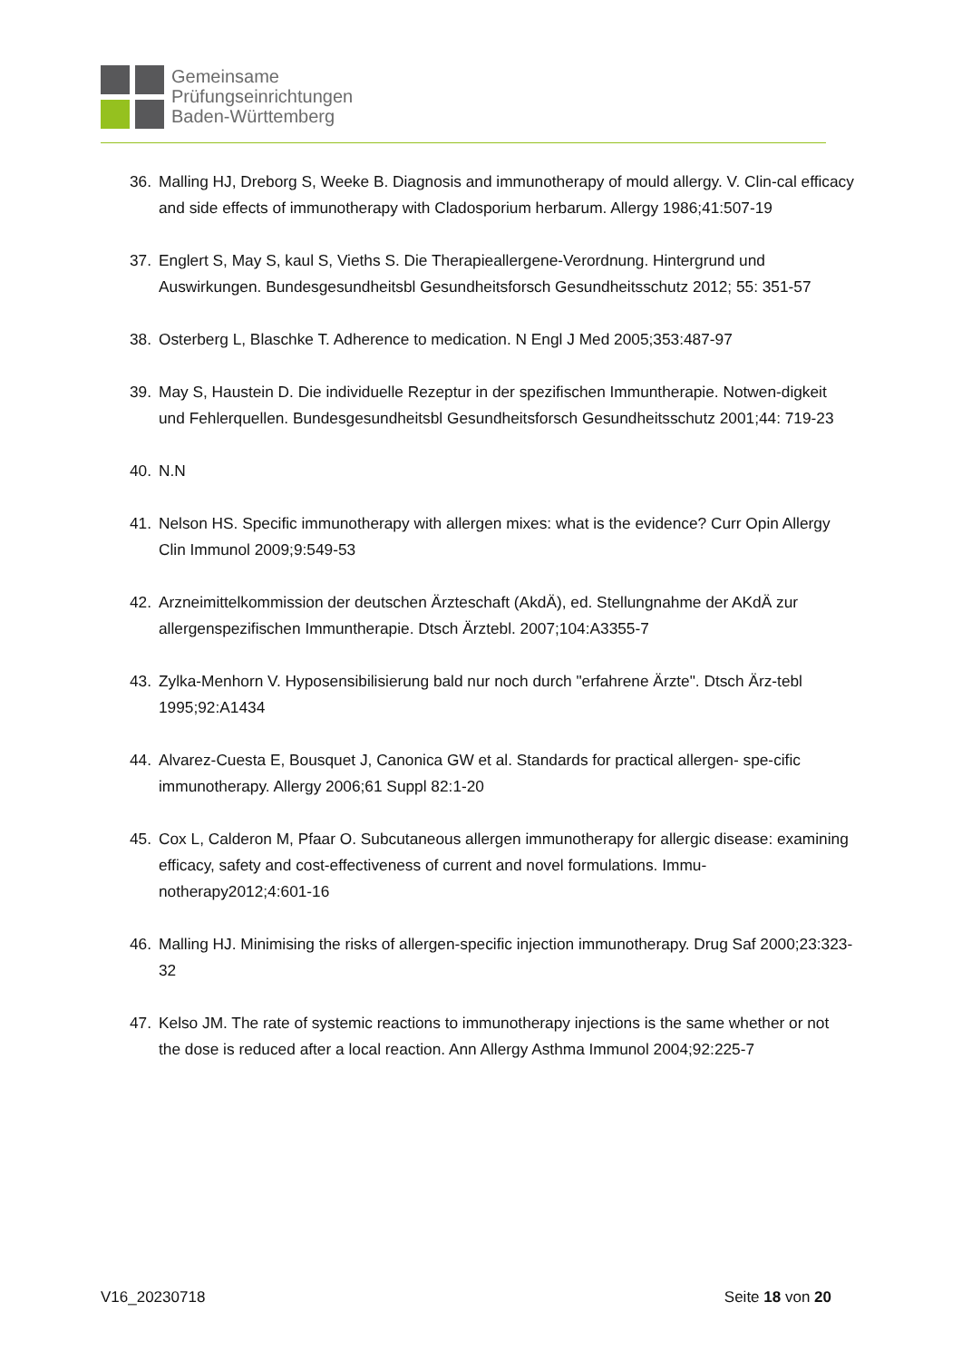Gemeinsame
Prüfungseinrichtungen
Baden-Württemberg
36. Malling HJ, Dreborg S, Weeke B. Diagnosis and immunotherapy of mould allergy. V. Clin-cal efficacy and side effects of immunotherapy with Cladosporium herbarum. Allergy 1986;41:507-19
37. Englert S, May S, kaul S, Vieths S. Die Therapieallergene-Verordnung. Hintergrund und Auswirkungen. Bundesgesundheitsbl Gesundheitsforsch Gesundheitsschutz 2012; 55: 351-57
38. Osterberg L, Blaschke T. Adherence to medication. N Engl J Med 2005;353:487-97
39. May S, Haustein D. Die individuelle Rezeptur in der spezifischen Immuntherapie. Notwen-digkeit und Fehlerquellen. Bundesgesundheitsbl Gesundheitsforsch Gesundheitsschutz 2001;44: 719-23
40. N.N
41. Nelson HS. Specific immunotherapy with allergen mixes: what is the evidence? Curr Opin Allergy Clin Immunol 2009;9:549-53
42. Arzneimittelkommission der deutschen Ärzteschaft (AkdÄ), ed. Stellungnahme der AKdÄ zur allergenspezifischen Immuntherapie. Dtsch Ärztebl. 2007;104:A3355-7
43. Zylka-Menhorn V. Hyposensibilisierung bald nur noch durch "erfahrene Ärzte". Dtsch Ärz-tebl 1995;92:A1434
44. Alvarez-Cuesta E, Bousquet J, Canonica GW et al. Standards for practical allergen- spe-cific immunotherapy. Allergy 2006;61 Suppl 82:1-20
45. Cox L, Calderon M, Pfaar O. Subcutaneous allergen immunotherapy for allergic disease: examining efficacy, safety and cost-effectiveness of current and novel formulations. Immu-notherapy2012;4:601-16
46. Malling HJ. Minimising the risks of allergen-specific injection immunotherapy. Drug Saf 2000;23:323-32
47. Kelso JM. The rate of systemic reactions to immunotherapy injections is the same whether or not the dose is reduced after a local reaction. Ann Allergy Asthma Immunol 2004;92:225-7
V16_20230718 Seite 18 von 20